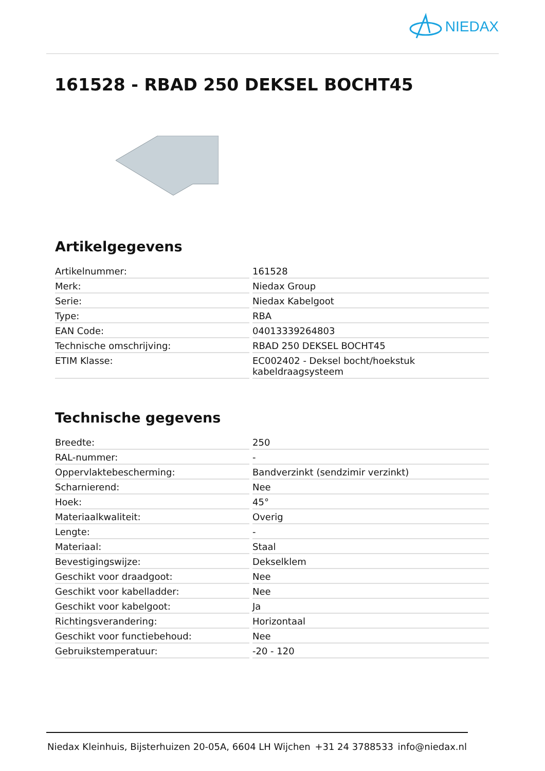NIEDAX
161528 - RBAD 250 DEKSEL BOCHT45
Artikelgegevens
| Artikelnummer: | | 161528 |
| Merk: | | Niedax Group |
| Serie: | | Niedax Kabelgoot |
| Type: | | RBA |
| EAN Code: | | 04013339264803 |
| Technische omschrijving: | | RBAD 250 DEKSEL BOCHT45 |
| ETIM Klasse: | | EC002402 - Deksel bocht/hoekstuk kabeldraagsysteem |
Technische gegevens
| Breedte: | | 250 |
| RAL-nummer: | | - |
| Oppervlaktebescherming: | | Bandverzinkt (sendzimir verzinkt) |
| Scharnierend: | | Nee |
| Hoek: | | 45° |
| Materiaalkwaliteit: | | Overig |
| Lengte: | | - |
| Materiaal: | | Staal |
| Bevestigingswijze: | | Dekselklem |
| Geschikt voor draadgoot: | | Nee |
| Geschikt voor kabelladder: | | Nee |
| Geschikt voor kabelgoot: | | Ja |
| Richtingsverandering: | | Horizontaal |
| Geschikt voor functiebehoud: | | Nee |
| Gebruikstemperatuur: | | -20 - 120 |
Niedax Kleinhuis, Bijsterhuizen 20-05A, 6604 LH Wijchen +31 24 3788533 info@niedax.nl